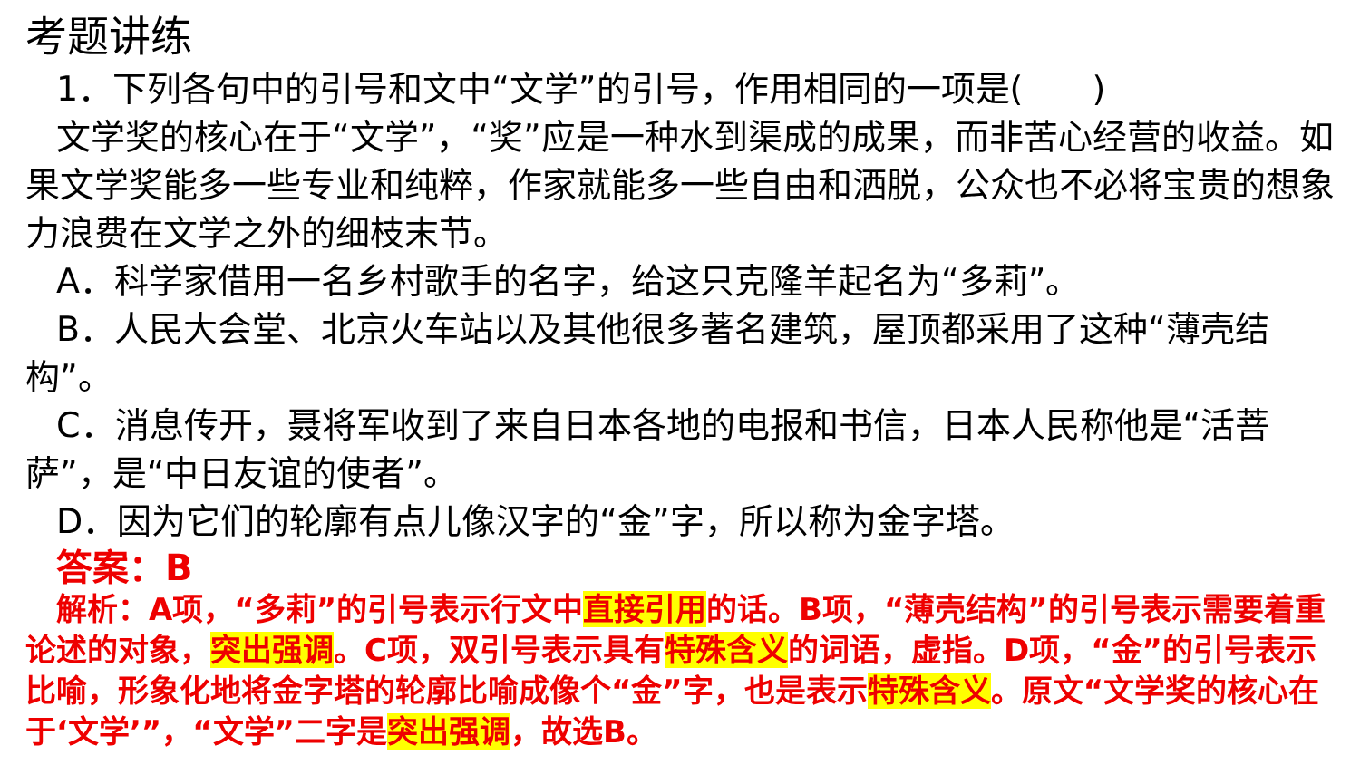考题讲练
1．下列各句中的引号和文中“文学”的引号，作用相同的一项是(　　)
文学奖的核心在于“文学”，“奖”应是一种水到渠成的成果，而非苦心经营的收益。如果文学奖能多一些专业和纯粹，作家就能多一些自由和洒脱，公众也不必将宝贵的想象力浪费在文学之外的细枝末节。
A．科学家借用一名乡村歌手的名字，给这只克隆羊起名为“多莉”。
B．人民大会堂、北京火车站以及其他很多著名建筑，屋顶都采用了这种“薄壳结构”。
C．消息传开，聂将军收到了来自日本各地的电报和书信，日本人民称他是“活菩萨”，是“中日友谊的使者”。
D．因为它们的轮廓有点儿像汉字的“金”字，所以称为金字塔。
答案：B
解析：A项，“多莉”的引号表示行文中直接引用的话。B项，“薄壳结构”的引号表示需要着重论述的对象，突出强调。C项，双引号表示具有特殊含义的词语，虚指。D项，“金”的引号表示比喻，形象化地将金字塔的轮廓比喻成像个“金”字，也是表示特殊含义。原文“文学奖的核心在于‘文学’”，“文学”二字是突出强调，故选B。